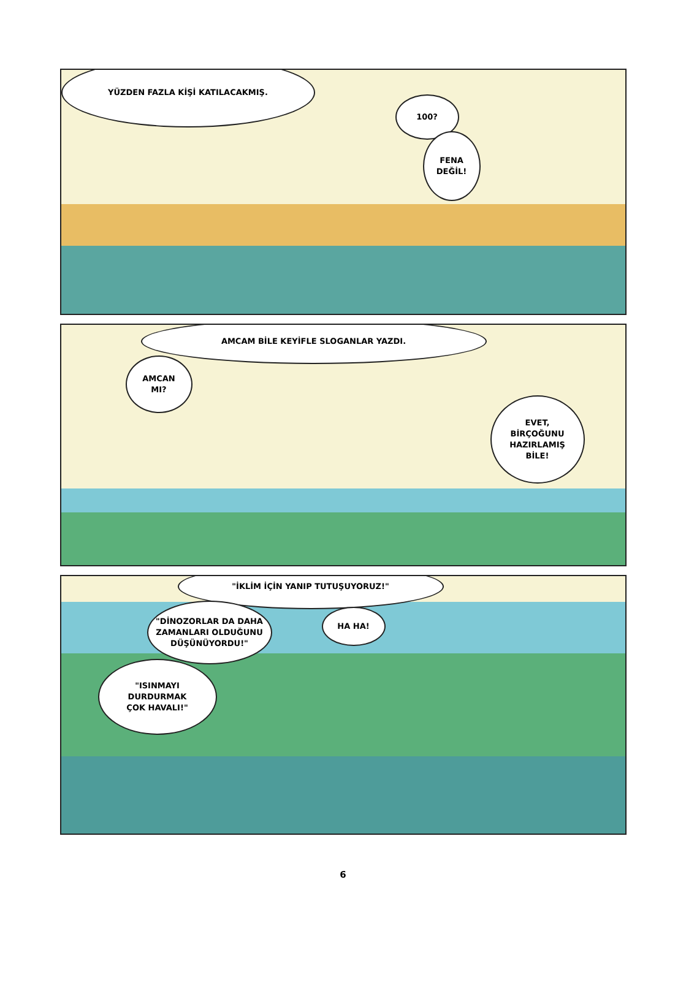YÜZDEN FAZLA KİŞİ KATILACAKMIŞ.
100?
FENA
DEĞİL!
AMCAM BİLE KEYİFLE SLOGANLAR YAZDI.
AMCAN
MI?
EVET,
BİRÇOĞUNU
HAZIRLAMIŞ
BİLE!
"İKLİM İÇİN YANIP TUTUŞUYORUZ!"
"DİNOZORLAR DA DAHA
ZAMANLARI OLDUĞUNU
DÜŞÜNÜYORDU!"
HA HA!
"ISINMAYI
DURDURMAK
ÇOK HAVALI!"
6